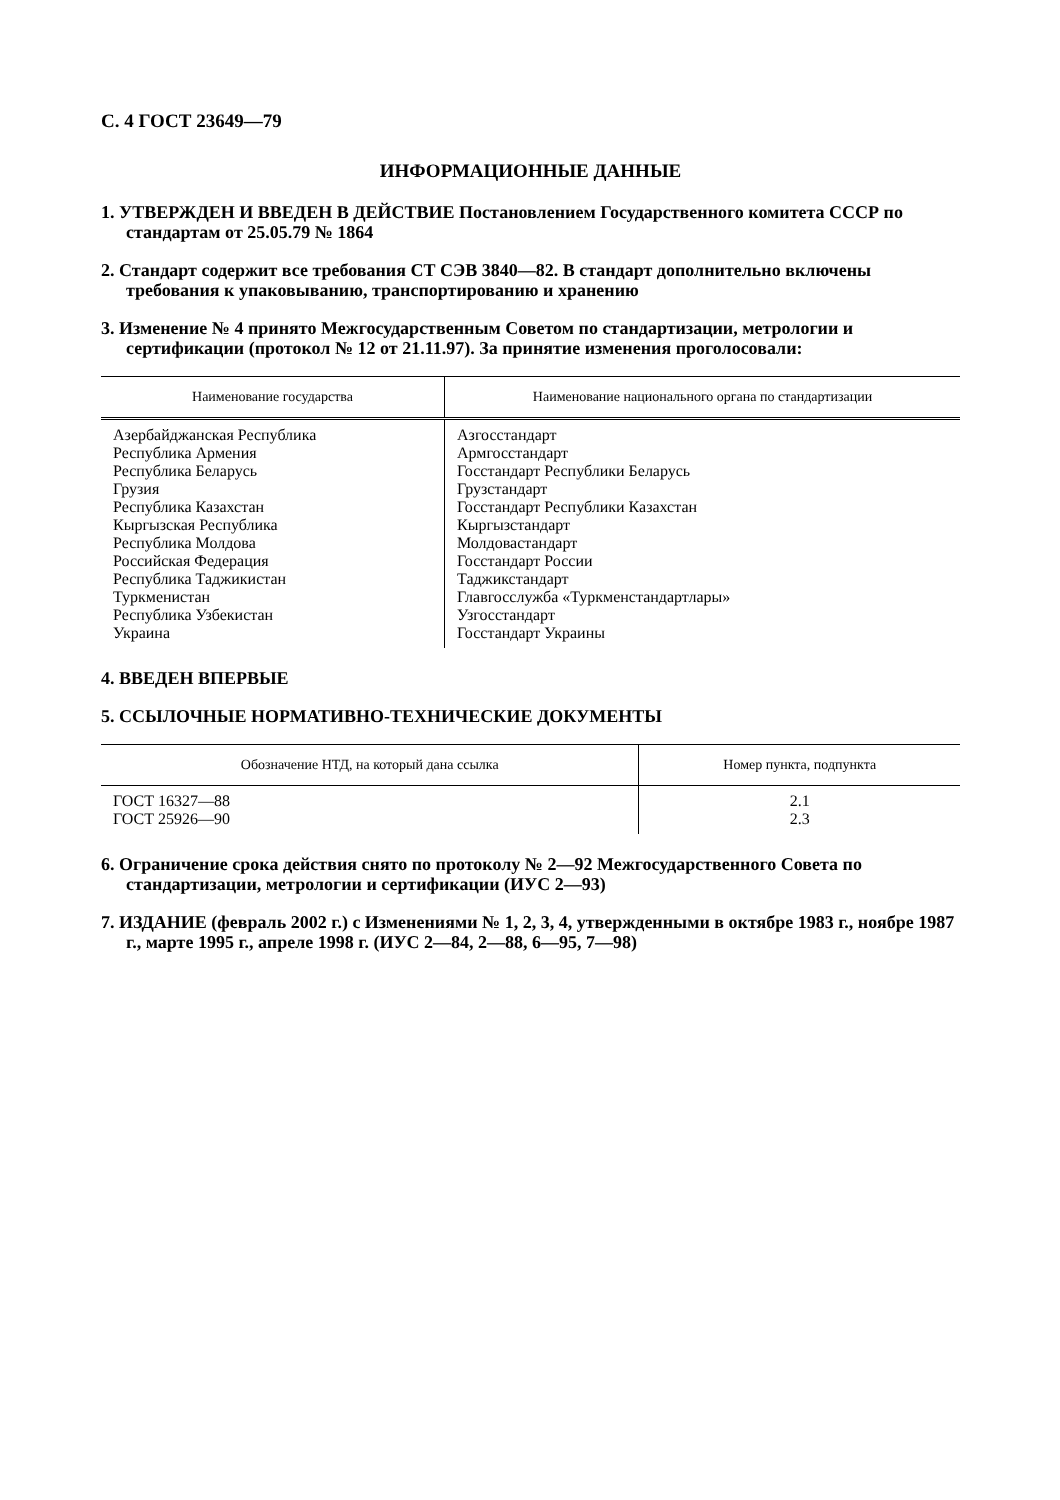С. 4 ГОСТ 23649—79
ИНФОРМАЦИОННЫЕ ДАННЫЕ
1. УТВЕРЖДЕН И ВВЕДЕН В ДЕЙСТВИЕ Постановлением Государственного комитета СССР по стандартам от 25.05.79 № 1864
2. Стандарт содержит все требования СТ СЭВ 3840—82. В стандарт дополнительно включены требования к упаковыванию, транспортированию и хранению
3. Изменение № 4 принято Межгосударственным Советом по стандартизации, метрологии и сертификации (протокол № 12 от 21.11.97). За принятие изменения проголосовали:
| Наименование государства | Наименование национального органа по стандартизации |
| --- | --- |
| Азербайджанская Республика Республика Армения Республика Беларусь Грузия Республика Казахстан Кыргызская Республика Республика Молдова Российская Федерация Республика Таджикистан Туркменистан Республика Узбекистан Украина | Азгосстандарт Армгосстандарт Госстандарт Республики Беларусь Грузстандарт Госстандарт Республики Казахстан Кыргызстандарт Молдовастандарт Госстандарт России Таджикстандарт Главгосслужба «Туркменстандартлары» Узгосстандарт Госстандарт Украины |
4. ВВЕДЕН ВПЕРВЫЕ
5. ССЫЛОЧНЫЕ НОРМАТИВНО-ТЕХНИЧЕСКИЕ ДОКУМЕНТЫ
| Обозначение НТД, на который дана ссылка | Номер пункта, подпункта |
| --- | --- |
| ГОСТ 16327—88 ГОСТ 25926—90 | 2.1 2.3 |
6. Ограничение срока действия снято по протоколу № 2—92 Межгосударственного Совета по стандартизации, метрологии и сертификации (ИУС 2—93)
7. ИЗДАНИЕ (февраль 2002 г.) с Изменениями № 1, 2, 3, 4, утвержденными в октябре 1983 г., ноябре 1987 г., марте 1995 г., апреле 1998 г. (ИУС 2—84, 2—88, 6—95, 7—98)